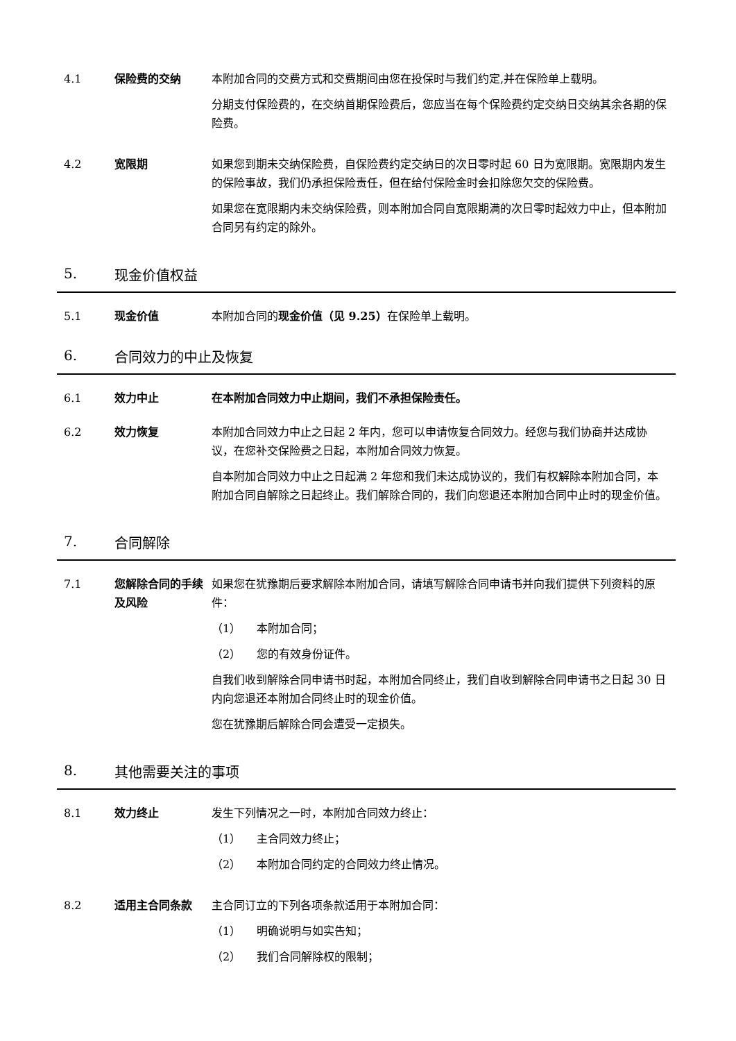4.1 保险费的交纳 本附加合同的交费方式和交费期间由您在投保时与我们约定,并在保险单上载明。
分期支付保险费的，在交纳首期保险费后，您应当在每个保险费约定交纳日交纳其余各期的保险费。
4.2 宽限期 如果您到期未交纳保险费，自保险费约定交纳日的次日零时起 60 日为宽限期。宽限期内发生的保险事故，我们仍承担保险责任，但在给付保险金时会扣除您欠交的保险费。
如果您在宽限期内未交纳保险费，则本附加合同自宽限期满的次日零时起效力中止，但本附加合同另有约定的除外。
5.
现金价值权益
5.1 现金价值 本附加合同的现金价值（见 9.25）在保险单上载明。
6.
合同效力的中止及恢复
6.1 效力中止 在本附加合同效力中止期间，我们不承担保险责任。
6.2 效力恢复 本附加合同效力中止之日起 2 年内，您可以申请恢复合同效力。经您与我们协商并达成协议，在您补交保险费之日起，本附加合同效力恢复。
自本附加合同效力中止之日起满 2 年您和我们未达成协议的，我们有权解除本附加合同，本附加合同自解除之日起终止。我们解除合同的，我们向您退还本附加合同中止时的现金价值。
7.
合同解除
7.1 您解除合同的手续及风险
如果您在犹豫期后要求解除本附加合同，请填写解除合同申请书并向我们提供下列资料的原件：
（1） 本附加合同；
（2） 您的有效身份证件。
自我们收到解除合同申请书时起，本附加合同终止，我们自收到解除合同申请书之日起 30 日内向您退还本附加合同终止时的现金价值。
您在犹豫期后解除合同会遭受一定损失。
8.
其他需要关注的事项
8.1 效力终止 发生下列情况之一时，本附加合同效力终止：
（1） 主合同效力终止；
（2） 本附加合同约定的合同效力终止情况。
8.2 适用主合同条款 主合同订立的下列各项条款适用于本附加合同：
（1） 明确说明与如实告知；
（2） 我们合同解除权的限制；